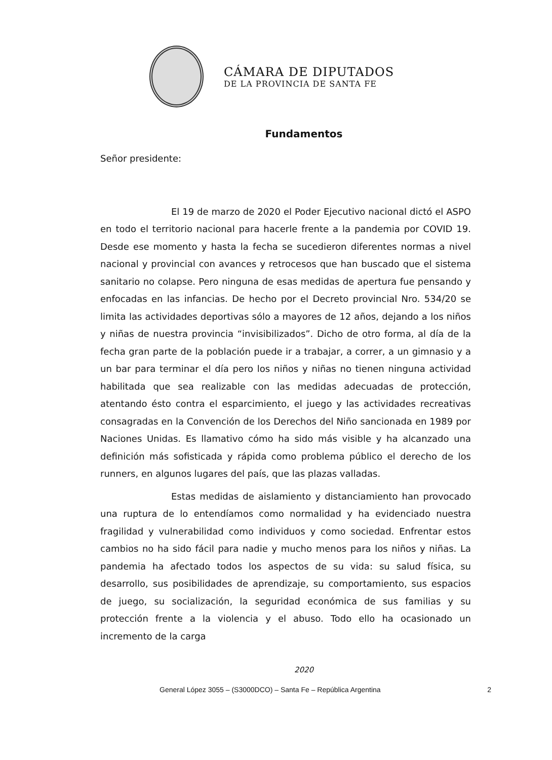CÁMARA DE DIPUTADOS
DE LA PROVINCIA DE SANTA FE
Fundamentos
Señor presidente:
El 19 de marzo de 2020 el Poder Ejecutivo nacional dictó el ASPO en todo el territorio nacional para hacerle frente a la pandemia por COVID 19. Desde ese momento y hasta la fecha se sucedieron diferentes normas a nivel nacional y provincial con avances y retrocesos que han buscado que el sistema sanitario no colapse. Pero ninguna de esas medidas de apertura fue pensando y enfocadas en las infancias. De hecho por el Decreto provincial Nro. 534/20 se limita las actividades deportivas sólo a mayores de 12 años, dejando a los niños y niñas de nuestra provincia “invisibilizados”. Dicho de otro forma, al día de la fecha gran parte de la población puede ir a trabajar, a correr, a un gimnasio y a un bar para terminar el día pero los niños y niñas no tienen ninguna actividad habilitada que sea realizable con las medidas adecuadas de protección, atentando ésto contra el esparcimiento, el juego y las actividades recreativas consagradas en la Convención de los Derechos del Niño sancionada en 1989 por Naciones Unidas. Es llamativo cómo ha sido más visible y ha alcanzado una definición más sofisticada y rápida como problema público el derecho de los runners, en algunos lugares del país, que las plazas valladas.
Estas medidas de aislamiento y distanciamiento han provocado una ruptura de lo entendíamos como normalidad y ha evidenciado nuestra fragilidad y vulnerabilidad como individuos y como sociedad. Enfrentar estos cambios no ha sido fácil para nadie y mucho menos para los niños y niñas. La pandemia ha afectado todos los aspectos de su vida: su salud física, su desarrollo, sus posibilidades de aprendizaje, su comportamiento, sus espacios de juego, su socialización, la seguridad económica de sus familias y su protección frente a la violencia y el abuso. Todo ello ha ocasionado un incremento de la carga
2020
General López 3055 – (S3000DCO) – Santa Fe – República Argentina 2